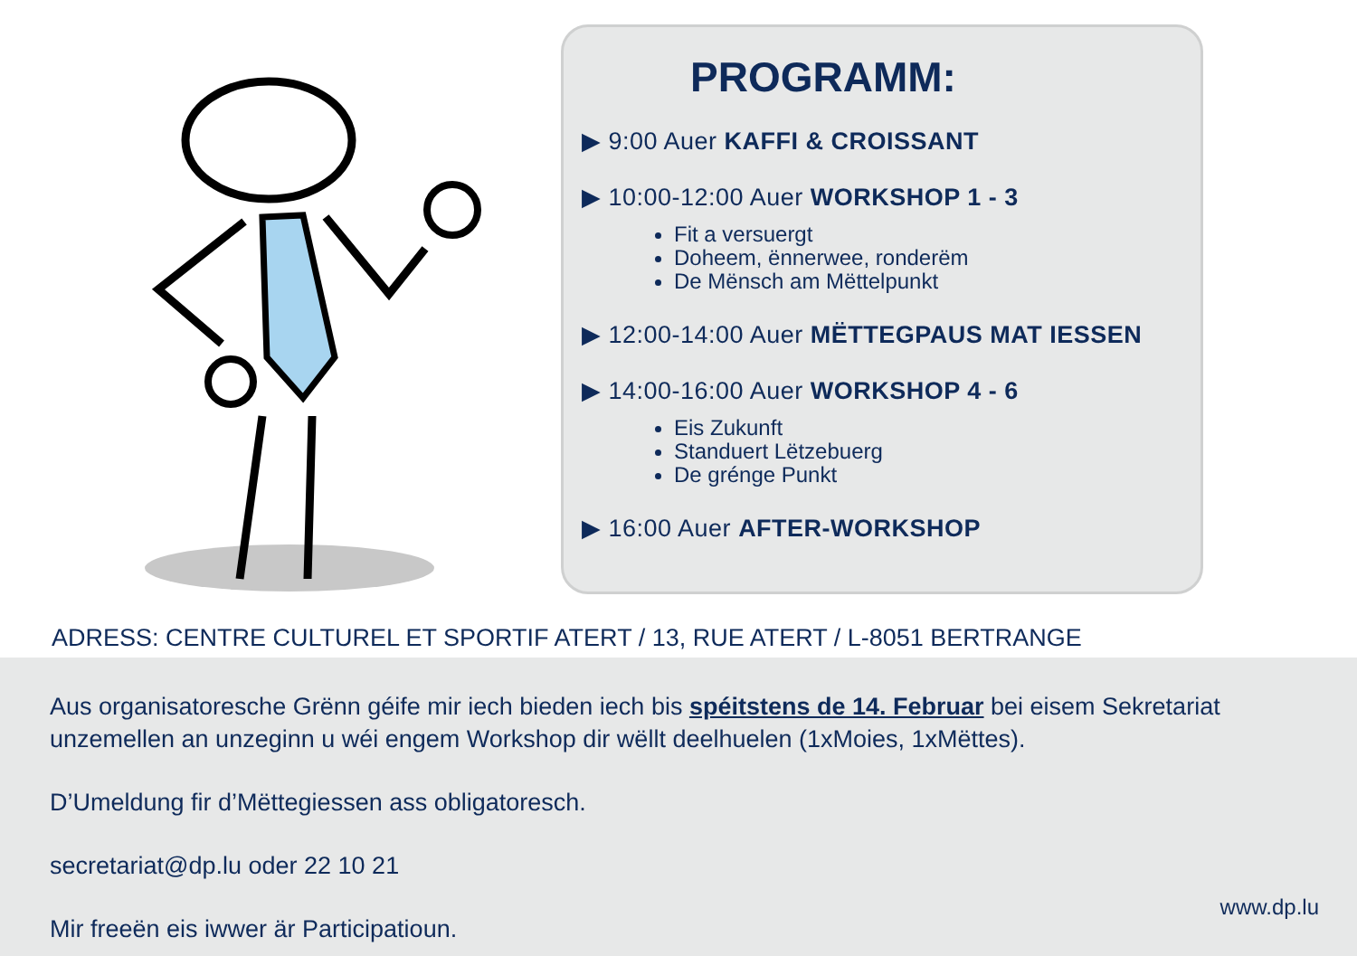PROGRAMM:
▶ 9:00 Auer KAFFI & CROISSANT
▶ 10:00-12:00 Auer WORKSHOP 1 - 3
Fit a versuergt
Doheem, ënnerwee, ronderëm
De Mënsch am Mëttelpunkt
▶ 12:00-14:00 Auer MËTTEGPAUS MAT IESSEN
▶ 14:00-16:00 Auer WORKSHOP 4 - 6
Eis Zukunft
Standuert Lëtzebuerg
De grénge Punkt
▶ 16:00 Auer AFTER-WORKSHOP
ADRESS: CENTRE CULTUREL ET SPORTIF ATERT / 13, RUE ATERT / L-8051 BERTRANGE
Aus organisatoresche Grënn géife mir iech bieden iech bis spéitstens de 14. Februar bei eisem Sekretariat unzemellen an unzeginn u wéi engem Workshop dir wëllt deelhuelen (1xMoies, 1xMëttes).
D’Umeldung fir d’Mëttegiessen ass obligatoresch.
secretariat@dp.lu oder 22 10 21
Mir freeën eis iwwer är Participatioun.
www.dp.lu